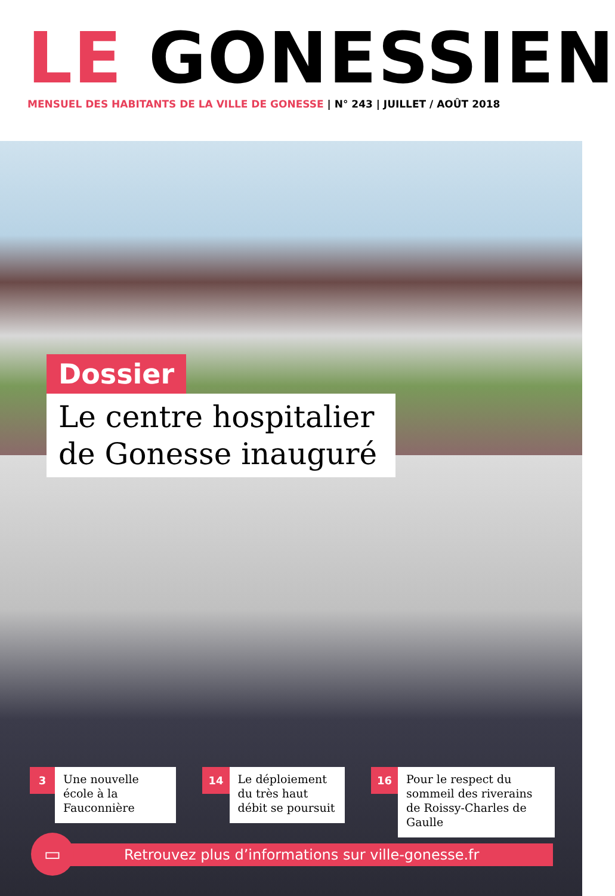LE GONESSIEN
MENSUEL DES HABITANTS DE LA VILLE DE GONESSE | N° 243 | JUILLET / AOÛT 2018
Dossier
Le centre hospitalier de Gonesse inauguré
3
Une nouvelle école à la Fauconnière
14
Le déploiement du très haut débit se poursuit
16
Pour le respect du sommeil des riverains de Roissy-Charles de Gaulle
Retrouvez plus d’informations sur ville-gonesse.fr
▭